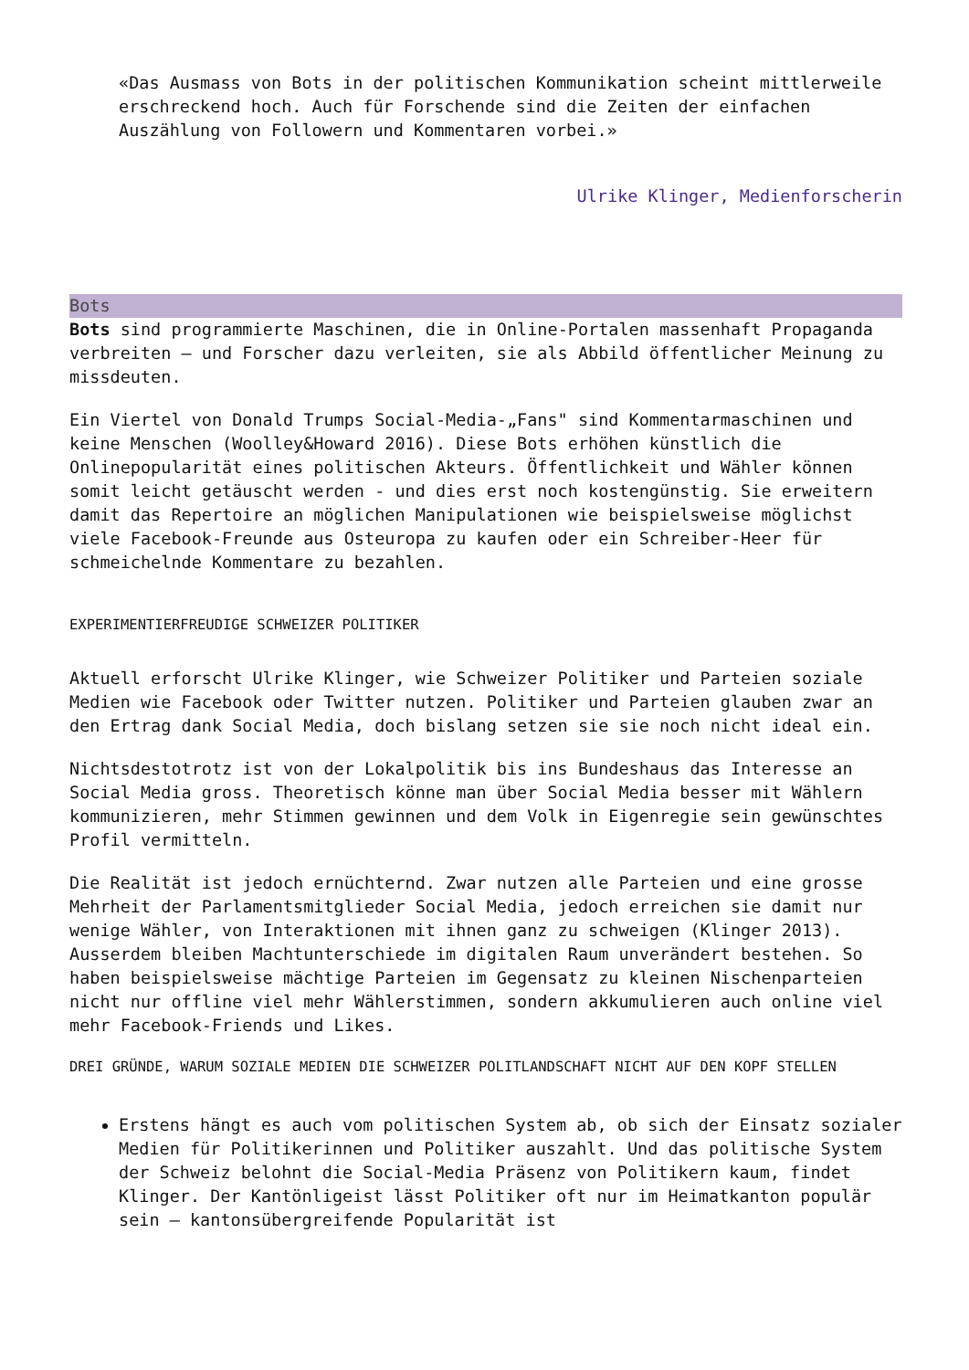«Das Ausmass von Bots in der politischen Kommunikation scheint mittlerweile erschreckend hoch. Auch für Forschende sind die Zeiten der einfachen Auszählung von Followern und Kommentaren vorbei.»
Ulrike Klinger, Medienforscherin
Bots
Bots sind programmierte Maschinen, die in Online-Portalen massenhaft Propaganda verbreiten – und Forscher dazu verleiten, sie als Abbild öffentlicher Meinung zu missdeuten.
Ein Viertel von Donald Trumps Social-Media-„Fans" sind Kommentarmaschinen und keine Menschen (Woolley&Howard 2016). Diese Bots erhöhen künstlich die Onlinepopularität eines politischen Akteurs. Öffentlichkeit und Wähler können somit leicht getäuscht werden - und dies erst noch kostengünstig. Sie erweitern damit das Repertoire an möglichen Manipulationen wie beispielsweise möglichst viele Facebook-Freunde aus Osteuropa zu kaufen oder ein Schreiber-Heer für schmeichelnde Kommentare zu bezahlen.
EXPERIMENTIERFREUDIGE SCHWEIZER POLITIKER
Aktuell erforscht Ulrike Klinger, wie Schweizer Politiker und Parteien soziale Medien wie Facebook oder Twitter nutzen. Politiker und Parteien glauben zwar an den Ertrag dank Social Media, doch bislang setzen sie sie noch nicht ideal ein.
Nichtsdestotrotz ist von der Lokalpolitik bis ins Bundeshaus das Interesse an Social Media gross. Theoretisch könne man über Social Media besser mit Wählern kommunizieren, mehr Stimmen gewinnen und dem Volk in Eigenregie sein gewünschtes Profil vermitteln.
Die Realität ist jedoch ernüchternd. Zwar nutzen alle Parteien und eine grosse Mehrheit der Parlamentsmitglieder Social Media, jedoch erreichen sie damit nur wenige Wähler, von Interaktionen mit ihnen ganz zu schweigen (Klinger 2013). Ausserdem bleiben Machtunterschiede im digitalen Raum unverändert bestehen. So haben beispielsweise mächtige Parteien im Gegensatz zu kleinen Nischenparteien nicht nur offline viel mehr Wählerstimmen, sondern akkumulieren auch online viel mehr Facebook-Friends und Likes.
DREI GRÜNDE, WARUM SOZIALE MEDIEN DIE SCHWEIZER POLITLANDSCHAFT NICHT AUF DEN KOPF STELLEN
Erstens hängt es auch vom politischen System ab, ob sich der Einsatz sozialer Medien für Politikerinnen und Politiker auszahlt. Und das politische System der Schweiz belohnt die Social-Media Präsenz von Politikern kaum, findet Klinger. Der Kantönligeist lässt Politiker oft nur im Heimatkanton populär sein – kantonsübergreifende Popularität ist